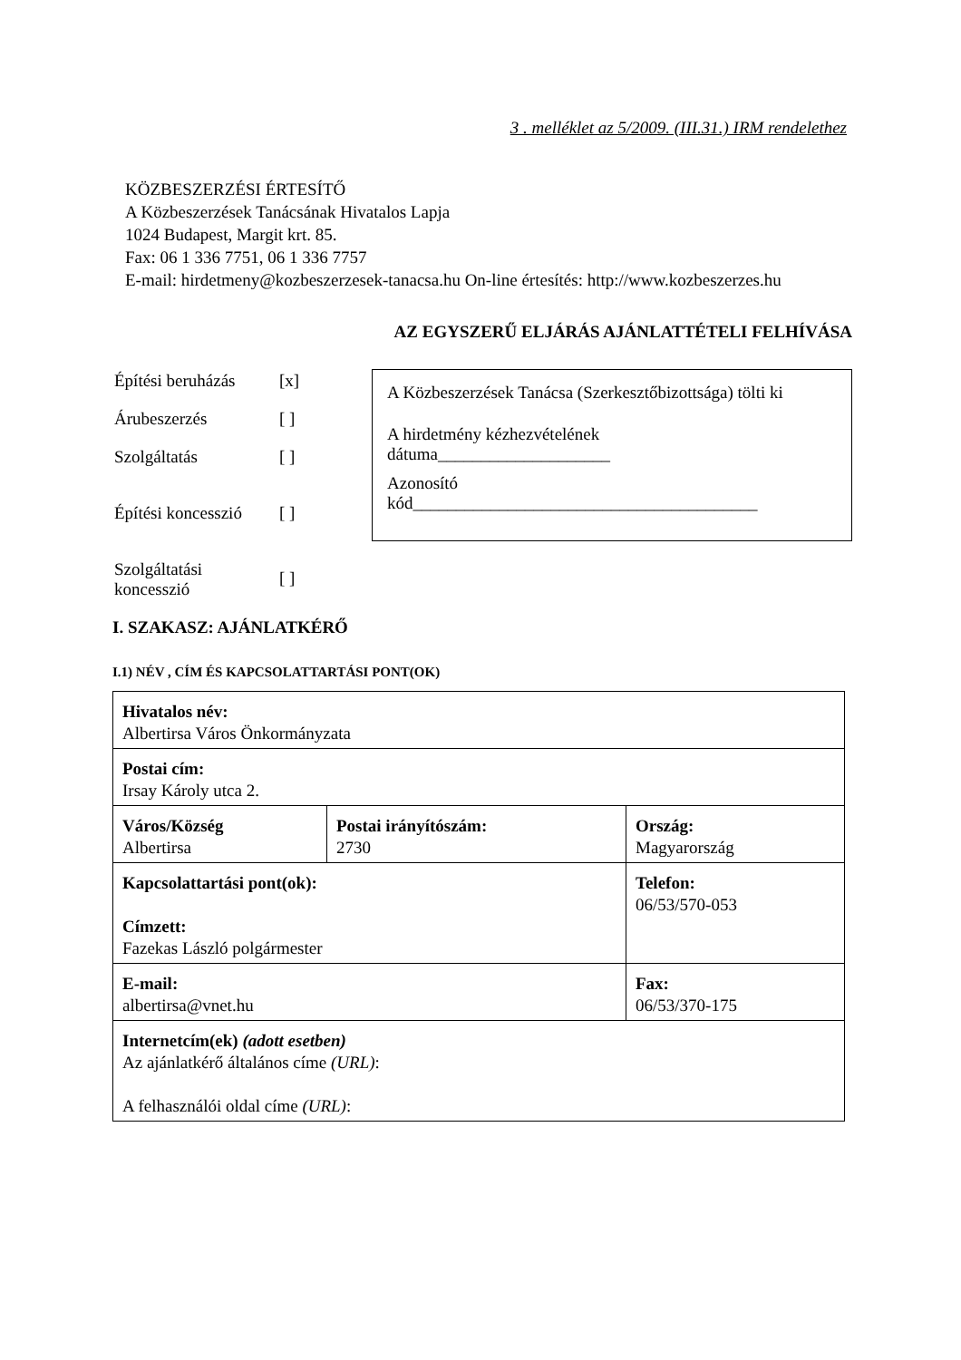3 . melléklet az 5/2009. (III.31.) IRM rendelethez
KÖZBESZERZÉSI ÉRTESÍTŐ
A Közbeszerzések Tanácsának Hivatalos Lapja
1024 Budapest, Margit krt. 85.
Fax: 06 1 336 7751, 06 1 336 7757
E-mail: hirdetmeny@kozbeszerzesek-tanacsa.hu On-line értesítés: http://www.kozbeszerzes.hu
AZ EGYSZERŰ ELJÁRÁS AJÁNLATTÉTELI FELHÍVÁSA
| Építési beruházás | [x] |
| Árubeszerzés | [ ] |
| Szolgáltatás | [ ] |
| Építési koncesszió | [ ] |
| Szolgáltatási koncesszió | [ ] |
A Közbeszerzések Tanácsa (Szerkesztőbizottsága) tölti ki
A hirdetmény kézhezvételének
dátuma____________________
Azonosító
kód________________________________________
I. SZAKASZ: AJÁNLATKÉRŐ
I.1) NÉV , CÍM ÉS KAPCSOLATTARTÁSI PONT(OK)
| Hivatalos név: Albertirsa Város Önkormányzata | | |
| Postai cím: Irsay Károly utca 2. | | |
| Város/Község Albertirsa | Postai irányítószám: 2730 | Ország: Magyarország |
| Kapcsolattartási pont(ok): Címzett: Fazekas László polgármester | | Telefon: 06/53/570-053 |
| E-mail: albertirsa@vnet.hu | | Fax: 06/53/370-175 |
| Internetcím(ek) (adott esetben) Az ajánlatkérő általános címe (URL) : A felhasználói oldal címe (URL) : | | |